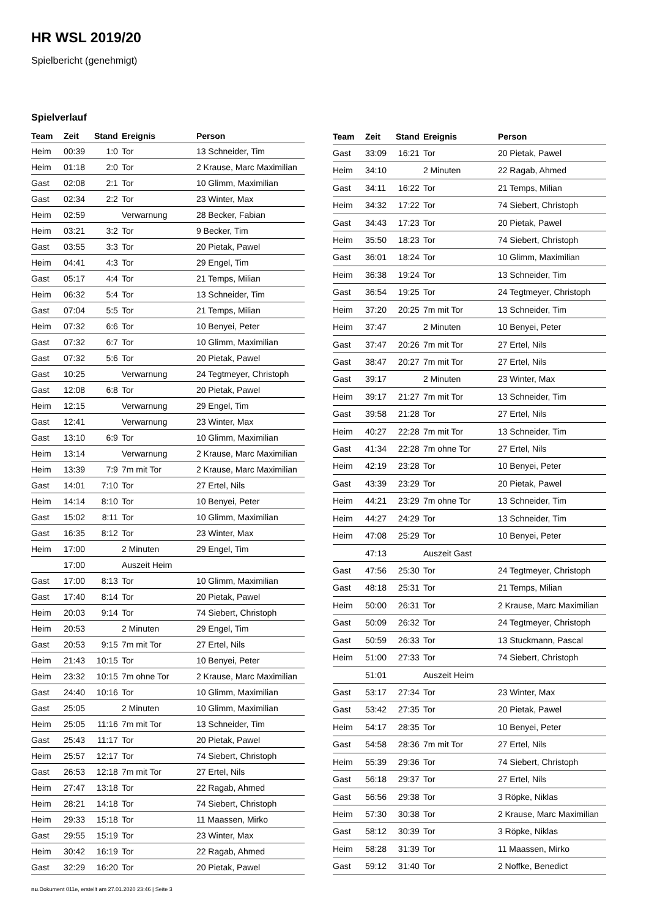HR WSL 2019/20
Spielbericht (genehmigt)
Spielverlauf
| Team | Zeit | Stand | Ereignis | Person |
| --- | --- | --- | --- | --- |
| Heim | 00:39 | 1:0 | Tor | 13 Schneider, Tim |
| Heim | 01:18 | 2:0 | Tor | 2 Krause, Marc Maximilian |
| Gast | 02:08 | 2:1 | Tor | 10 Glimm, Maximilian |
| Gast | 02:34 | 2:2 | Tor | 23 Winter, Max |
| Heim | 02:59 | | Verwarnung | 28 Becker, Fabian |
| Heim | 03:21 | 3:2 | Tor | 9 Becker, Tim |
| Gast | 03:55 | 3:3 | Tor | 20 Pietak, Pawel |
| Heim | 04:41 | 4:3 | Tor | 29 Engel, Tim |
| Gast | 05:17 | 4:4 | Tor | 21 Temps, Milian |
| Heim | 06:32 | 5:4 | Tor | 13 Schneider, Tim |
| Gast | 07:04 | 5:5 | Tor | 21 Temps, Milian |
| Heim | 07:32 | 6:6 | Tor | 10 Benyei, Peter |
| Gast | 07:32 | 6:7 | Tor | 10 Glimm, Maximilian |
| Gast | 07:32 | 5:6 | Tor | 20 Pietak, Pawel |
| Gast | 10:25 | | Verwarnung | 24 Tegtmeyer, Christoph |
| Gast | 12:08 | 6:8 | Tor | 20 Pietak, Pawel |
| Heim | 12:15 | | Verwarnung | 29 Engel, Tim |
| Gast | 12:41 | | Verwarnung | 23 Winter, Max |
| Gast | 13:10 | 6:9 | Tor | 10 Glimm, Maximilian |
| Heim | 13:14 | | Verwarnung | 2 Krause, Marc Maximilian |
| Heim | 13:39 | 7:9 | 7m mit Tor | 2 Krause, Marc Maximilian |
| Gast | 14:01 | 7:10 | Tor | 27 Ertel, Nils |
| Heim | 14:14 | 8:10 | Tor | 10 Benyei, Peter |
| Gast | 15:02 | 8:11 | Tor | 10 Glimm, Maximilian |
| Gast | 16:35 | 8:12 | Tor | 23 Winter, Max |
| Heim | 17:00 | | 2 Minuten | 29 Engel, Tim |
| | 17:00 | | Auszeit Heim | |
| Gast | 17:00 | 8:13 | Tor | 10 Glimm, Maximilian |
| Gast | 17:40 | 8:14 | Tor | 20 Pietak, Pawel |
| Heim | 20:03 | 9:14 | Tor | 74 Siebert, Christoph |
| Heim | 20:53 | | 2 Minuten | 29 Engel, Tim |
| Gast | 20:53 | 9:15 | 7m mit Tor | 27 Ertel, Nils |
| Heim | 21:43 | 10:15 | Tor | 10 Benyei, Peter |
| Heim | 23:32 | 10:15 | 7m ohne Tor | 2 Krause, Marc Maximilian |
| Gast | 24:40 | 10:16 | Tor | 10 Glimm, Maximilian |
| Gast | 25:05 | | 2 Minuten | 10 Glimm, Maximilian |
| Heim | 25:05 | 11:16 | 7m mit Tor | 13 Schneider, Tim |
| Gast | 25:43 | 11:17 | Tor | 20 Pietak, Pawel |
| Heim | 25:57 | 12:17 | Tor | 74 Siebert, Christoph |
| Gast | 26:53 | 12:18 | 7m mit Tor | 27 Ertel, Nils |
| Heim | 27:47 | 13:18 | Tor | 22 Ragab, Ahmed |
| Heim | 28:21 | 14:18 | Tor | 74 Siebert, Christoph |
| Heim | 29:33 | 15:18 | Tor | 11 Maassen, Mirko |
| Gast | 29:55 | 15:19 | Tor | 23 Winter, Max |
| Heim | 30:42 | 16:19 | Tor | 22 Ragab, Ahmed |
| Gast | 32:29 | 16:20 | Tor | 20 Pietak, Pawel |
| Team | Zeit | Stand | Ereignis | Person |
| --- | --- | --- | --- | --- |
| Gast | 33:09 | 16:21 | Tor | 20 Pietak, Pawel |
| Heim | 34:10 | | 2 Minuten | 22 Ragab, Ahmed |
| Gast | 34:11 | 16:22 | Tor | 21 Temps, Milian |
| Heim | 34:32 | 17:22 | Tor | 74 Siebert, Christoph |
| Gast | 34:43 | 17:23 | Tor | 20 Pietak, Pawel |
| Heim | 35:50 | 18:23 | Tor | 74 Siebert, Christoph |
| Gast | 36:01 | 18:24 | Tor | 10 Glimm, Maximilian |
| Heim | 36:38 | 19:24 | Tor | 13 Schneider, Tim |
| Gast | 36:54 | 19:25 | Tor | 24 Tegtmeyer, Christoph |
| Heim | 37:20 | 20:25 | 7m mit Tor | 13 Schneider, Tim |
| Heim | 37:47 | | 2 Minuten | 10 Benyei, Peter |
| Gast | 37:47 | 20:26 | 7m mit Tor | 27 Ertel, Nils |
| Gast | 38:47 | 20:27 | 7m mit Tor | 27 Ertel, Nils |
| Gast | 39:17 | | 2 Minuten | 23 Winter, Max |
| Heim | 39:17 | 21:27 | 7m mit Tor | 13 Schneider, Tim |
| Gast | 39:58 | 21:28 | Tor | 27 Ertel, Nils |
| Heim | 40:27 | 22:28 | 7m mit Tor | 13 Schneider, Tim |
| Gast | 41:34 | 22:28 | 7m ohne Tor | 27 Ertel, Nils |
| Heim | 42:19 | 23:28 | Tor | 10 Benyei, Peter |
| Gast | 43:39 | 23:29 | Tor | 20 Pietak, Pawel |
| Heim | 44:21 | 23:29 | 7m ohne Tor | 13 Schneider, Tim |
| Heim | 44:27 | 24:29 | Tor | 13 Schneider, Tim |
| Heim | 47:08 | 25:29 | Tor | 10 Benyei, Peter |
| | 47:13 | | Auszeit Gast | |
| Gast | 47:56 | 25:30 | Tor | 24 Tegtmeyer, Christoph |
| Gast | 48:18 | 25:31 | Tor | 21 Temps, Milian |
| Heim | 50:00 | 26:31 | Tor | 2 Krause, Marc Maximilian |
| Gast | 50:09 | 26:32 | Tor | 24 Tegtmeyer, Christoph |
| Gast | 50:59 | 26:33 | Tor | 13 Stuckmann, Pascal |
| Heim | 51:00 | 27:33 | Tor | 74 Siebert, Christoph |
| | 51:01 | | Auszeit Heim | |
| Gast | 53:17 | 27:34 | Tor | 23 Winter, Max |
| Gast | 53:42 | 27:35 | Tor | 20 Pietak, Pawel |
| Heim | 54:17 | 28:35 | Tor | 10 Benyei, Peter |
| Gast | 54:58 | 28:36 | 7m mit Tor | 27 Ertel, Nils |
| Heim | 55:39 | 29:36 | Tor | 74 Siebert, Christoph |
| Gast | 56:18 | 29:37 | Tor | 27 Ertel, Nils |
| Gast | 56:56 | 29:38 | Tor | 3 Röpke, Niklas |
| Heim | 57:30 | 30:38 | Tor | 2 Krause, Marc Maximilian |
| Gast | 58:12 | 30:39 | Tor | 3 Röpke, Niklas |
| Heim | 58:28 | 31:39 | Tor | 11 Maassen, Mirko |
| Gast | 59:12 | 31:40 | Tor | 2 Noffke, Benedict |
nu.Dokument 011e, erstellt am 27.01.2020 23:46 | Seite 3